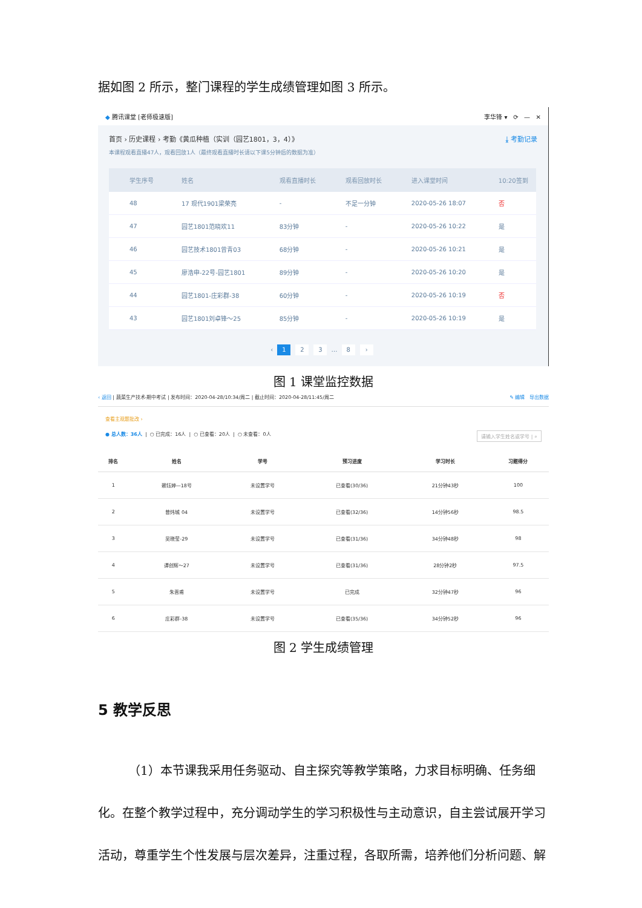据如图 2 所示，整门课程的学生成绩管理如图 3 所示。
◆ 腾讯课堂 [老师极速版] 李华锋 ▾ ⟳ — ✕
首页 › 历史课程 › 考勤《黄瓜种植（实训（园艺1801，3，4）》 ⤓ 考勤记录
本课程观看直播47人，观看回放1人（最终观看直播时长请以下课5分钟后的数据为准）
| 学生序号 | 姓名 | 观看直播时长 | 观看回放时长 | 进入课堂时间 | 10:20签到 |
| --- | --- | --- | --- | --- | --- |
| 48 | 17 现代1901梁荣亮 | - | 不足一分钟 | 2020-05-26 18:07 | 否 |
| 47 | 园艺1801范晓欢11 | 83分钟 | - | 2020-05-26 10:22 | 是 |
| 46 | 园艺技术1801曾青03 | 68分钟 | - | 2020-05-26 10:21 | 是 |
| 45 | 廖浩申-22号-园艺1801 | 89分钟 | - | 2020-05-26 10:20 | 是 |
| 44 | 园艺1801-庄彩群-38 | 60分钟 | - | 2020-05-26 10:19 | 否 |
| 43 | 园艺1801刘卓锋～25 | 85分钟 | - | 2020-05-26 10:19 | 是 |
‹ 1 2 3 … 8 ›
图 1 课堂监控数据
‹ 返回 | 蔬菜生产技术-期中考试 | 发布时间：2020-04-28/10:34/周二 | 截止时间：2020-04-28/11:45/周二 ✎ 编辑 导出数据
查看主观题批改 ›
● 总人数：36人 | ○ 已完成：16人 | ○ 已查看：20人 | ○ 未查看：0人 请输入学生姓名或学号 | ⌕
| 排名 | 姓名 | 学号 | 预习进度 | 学习时长 | 习题得分 |
| --- | --- | --- | --- | --- | --- |
| 1 | 赖钰婷—18号 | 未设置学号 | 已查看(30/36) | 21分钟43秒 | 100 |
| 2 | 曾炜城 04 | 未设置学号 | 已查看(32/36) | 14分钟56秒 | 98.5 |
| 3 | 吴晓莹-29 | 未设置学号 | 已查看(31/36) | 34分钟48秒 | 98 |
| 4 | 谭创辉～27 | 未设置学号 | 已查看(31/36) | 28分钟2秒 | 97.5 |
| 5 | 朱晋甫 | 未设置学号 | 已完成 | 32分钟47秒 | 96 |
| 6 | 庄彩群-38 | 未设置学号 | 已查看(35/36) | 34分钟52秒 | 96 |
图 2 学生成绩管理
5 教学反思
（1）本节课我采用任务驱动、自主探究等教学策略，力求目标明确、任务细化。在整个教学过程中，充分调动学生的学习积极性与主动意识，自主尝试展开学习活动，尊重学生个性发展与层次差异，注重过程，各取所需，培养他们分析问题、解